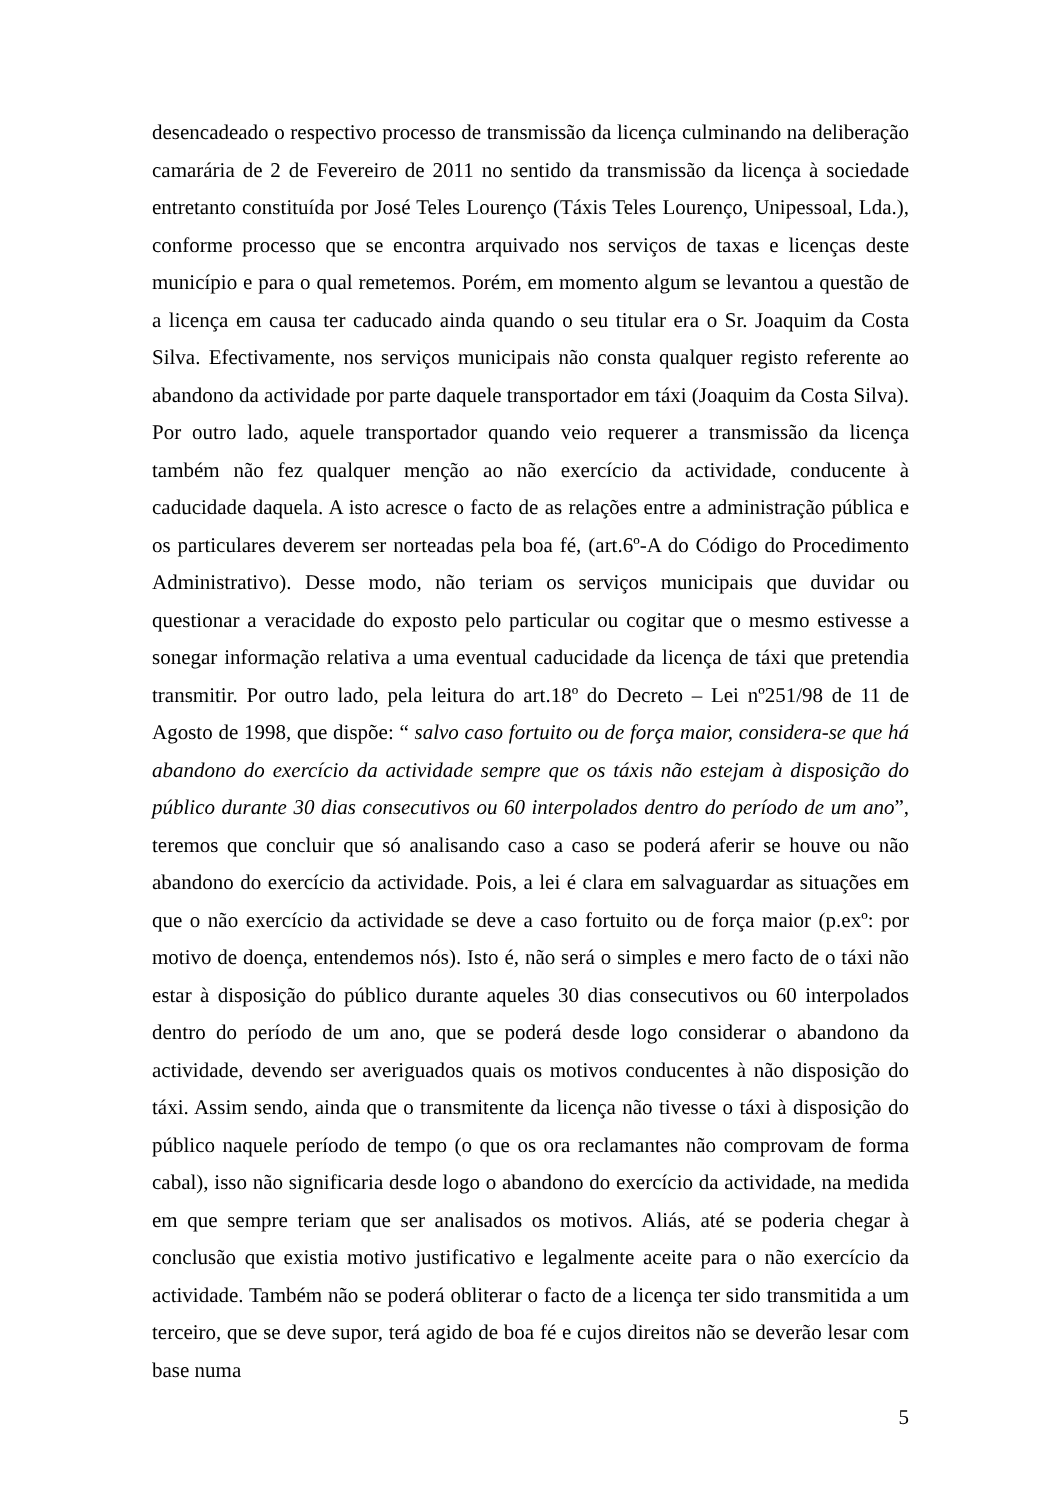desencadeado o respectivo processo de transmissão da licença culminando na deliberação camarária de 2 de Fevereiro de 2011 no sentido da transmissão da licença à sociedade entretanto constituída por José Teles Lourenço (Táxis Teles Lourenço, Unipessoal, Lda.), conforme processo que se encontra arquivado nos serviços de taxas e licenças deste município e para o qual remetemos. Porém, em momento algum se levantou a questão de a licença em causa ter caducado ainda quando o seu titular era o Sr. Joaquim da Costa Silva. Efectivamente, nos serviços municipais não consta qualquer registo referente ao abandono da actividade por parte daquele transportador em táxi (Joaquim da Costa Silva). Por outro lado, aquele transportador quando veio requerer a transmissão da licença também não fez qualquer menção ao não exercício da actividade, conducente à caducidade daquela. A isto acresce o facto de as relações entre a administração pública e os particulares deverem ser norteadas pela boa fé, (art.6º-A do Código do Procedimento Administrativo). Desse modo, não teriam os serviços municipais que duvidar ou questionar a veracidade do exposto pelo particular ou cogitar que o mesmo estivesse a sonegar informação relativa a uma eventual caducidade da licença de táxi que pretendia transmitir. Por outro lado, pela leitura do art.18º do Decreto – Lei nº251/98 de 11 de Agosto de 1998, que dispõe: “ salvo caso fortuito ou de força maior, considera-se que há abandono do exercício da actividade sempre que os táxis não estejam à disposição do público durante 30 dias consecutivos ou 60 interpolados dentro do período de um ano”, teremos que concluir que só analisando caso a caso se poderá aferir se houve ou não abandono do exercício da actividade. Pois, a lei é clara em salvaguardar as situações em que o não exercício da actividade se deve a caso fortuito ou de força maior (p.exº: por motivo de doença, entendemos nós). Isto é, não será o simples e mero facto de o táxi não estar à disposição do público durante aqueles 30 dias consecutivos ou 60 interpolados dentro do período de um ano, que se poderá desde logo considerar o abandono da actividade, devendo ser averiguados quais os motivos conducentes à não disposição do táxi. Assim sendo, ainda que o transmitente da licença não tivesse o táxi à disposição do público naquele período de tempo (o que os ora reclamantes não comprovam de forma cabal), isso não significaria desde logo o abandono do exercício da actividade, na medida em que sempre teriam que ser analisados os motivos. Aliás, até se poderia chegar à conclusão que existia motivo justificativo e legalmente aceite para o não exercício da actividade. Também não se poderá obliterar o facto de a licença ter sido transmitida a um terceiro, que se deve supor, terá agido de boa fé e cujos direitos não se deverão lesar com base numa
5